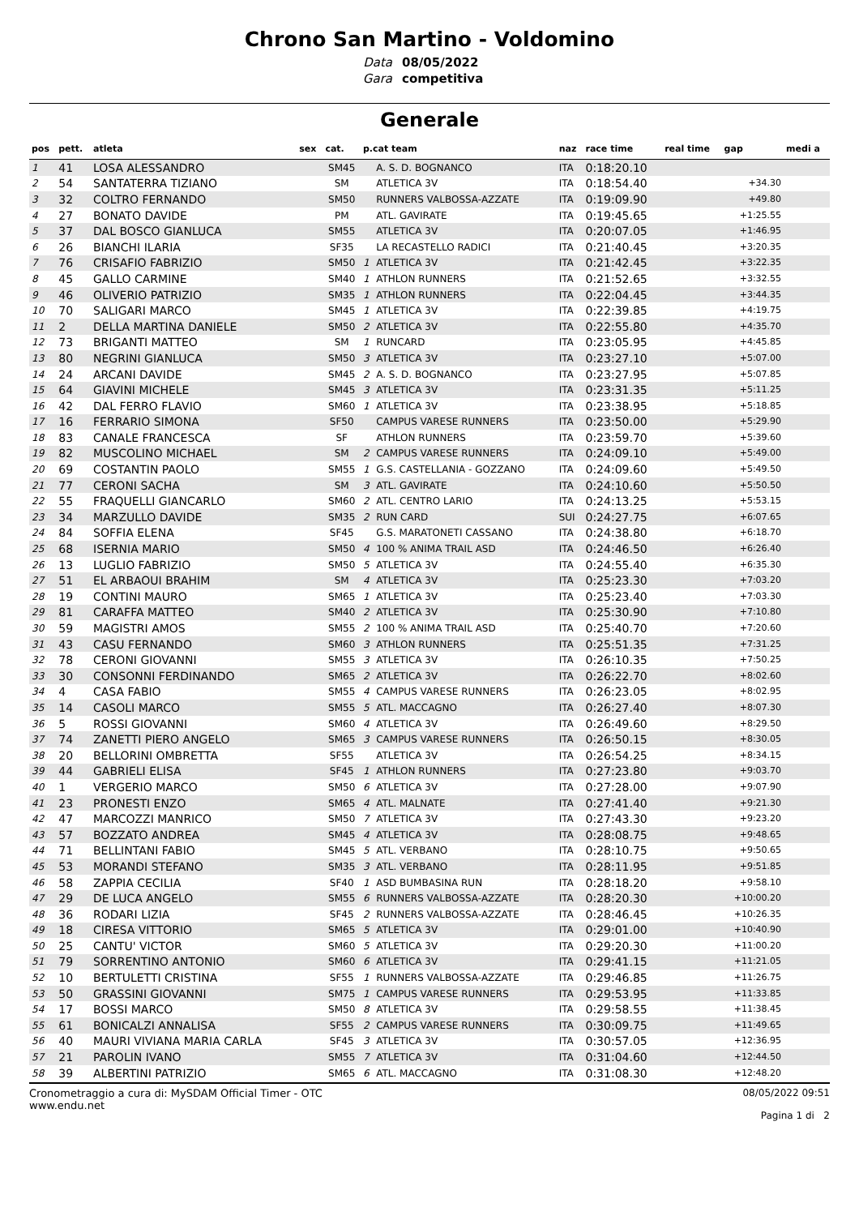Chrono San Martino - Voldomino
Data 08/05/2022 Gara competitiva
Generale
| pos | pett. | atleta | sex | cat. | p.cat team | | naz | race time | real time | gap | medi a |
| --- | --- | --- | --- | --- | --- | --- | --- | --- | --- | --- | --- |
| 1 | 41 | LOSA ALESSANDRO | | SM45 | | A. S. D. BOGNANCO | ITA | 0:18:20.10 | | | |
| 2 | 54 | SANTATERRA TIZIANO | | SM | | ATLETICA 3V | ITA | 0:18:54.40 | | +34.30 | |
| 3 | 32 | COLTRO FERNANDO | | SM50 | | RUNNERS VALBOSSA-AZZATE | ITA | 0:19:09.90 | | +49.80 | |
| 4 | 27 | BONATO DAVIDE | | PM | | ATL. GAVIRATE | ITA | 0:19:45.65 | | +1:25.55 | |
| 5 | 37 | DAL BOSCO GIANLUCA | | SM55 | | ATLETICA 3V | ITA | 0:20:07.05 | | +1:46.95 | |
| 6 | 26 | BIANCHI ILARIA | | SF35 | | LA RECASTELLO RADICI | ITA | 0:21:40.45 | | +3:20.35 | |
| 7 | 76 | CRISAFIO FABRIZIO | | SM50 | 1 | ATLETICA 3V | ITA | 0:21:42.45 | | +3:22.35 | |
| 8 | 45 | GALLO CARMINE | | SM40 | 1 | ATHLON RUNNERS | ITA | 0:21:52.65 | | +3:32.55 | |
| 9 | 46 | OLIVERIO PATRIZIO | | SM35 | 1 | ATHLON RUNNERS | ITA | 0:22:04.45 | | +3:44.35 | |
| 10 | 70 | SALIGARI MARCO | | SM45 | 1 | ATLETICA 3V | ITA | 0:22:39.85 | | +4:19.75 | |
| 11 | 2 | DELLA MARTINA DANIELE | | SM50 | 2 | ATLETICA 3V | ITA | 0:22:55.80 | | +4:35.70 | |
| 12 | 73 | BRIGANTI MATTEO | | SM | 1 | RUNCARD | ITA | 0:23:05.95 | | +4:45.85 | |
| 13 | 80 | NEGRINI GIANLUCA | | SM50 | 3 | ATLETICA 3V | ITA | 0:23:27.10 | | +5:07.00 | |
| 14 | 24 | ARCANI DAVIDE | | SM45 | 2 | A. S. D. BOGNANCO | ITA | 0:23:27.95 | | +5:07.85 | |
| 15 | 64 | GIAVINI MICHELE | | SM45 | 3 | ATLETICA 3V | ITA | 0:23:31.35 | | +5:11.25 | |
| 16 | 42 | DAL FERRO FLAVIO | | SM60 | 1 | ATLETICA 3V | ITA | 0:23:38.95 | | +5:18.85 | |
| 17 | 16 | FERRARIO SIMONA | | SF50 | | CAMPUS VARESE RUNNERS | ITA | 0:23:50.00 | | +5:29.90 | |
| 18 | 83 | CANALE FRANCESCA | | SF | | ATHLON RUNNERS | ITA | 0:23:59.70 | | +5:39.60 | |
| 19 | 82 | MUSCOLINO MICHAEL | | SM | 2 | CAMPUS VARESE RUNNERS | ITA | 0:24:09.10 | | +5:49.00 | |
| 20 | 69 | COSTANTIN PAOLO | | SM55 | 1 | G.S. CASTELLANIA - GOZZANO | ITA | 0:24:09.60 | | +5:49.50 | |
| 21 | 77 | CERONI SACHA | | SM | 3 | ATL. GAVIRATE | ITA | 0:24:10.60 | | +5:50.50 | |
| 22 | 55 | FRAQUELLI GIANCARLO | | SM60 | 2 | ATL. CENTRO LARIO | ITA | 0:24:13.25 | | +5:53.15 | |
| 23 | 34 | MARZULLO DAVIDE | | SM35 | 2 | RUN CARD | SUI | 0:24:27.75 | | +6:07.65 | |
| 24 | 84 | SOFFIA ELENA | | SF45 | | G.S. MARATONETI CASSANO | ITA | 0:24:38.80 | | +6:18.70 | |
| 25 | 68 | ISERNIA MARIO | | SM50 | 4 | 100 % ANIMA TRAIL ASD | ITA | 0:24:46.50 | | +6:26.40 | |
| 26 | 13 | LUGLIO FABRIZIO | | SM50 | 5 | ATLETICA 3V | ITA | 0:24:55.40 | | +6:35.30 | |
| 27 | 51 | EL ARBAOUI BRAHIM | | SM | 4 | ATLETICA 3V | ITA | 0:25:23.30 | | +7:03.20 | |
| 28 | 19 | CONTINI MAURO | | SM65 | 1 | ATLETICA 3V | ITA | 0:25:23.40 | | +7:03.30 | |
| 29 | 81 | CARAFFA MATTEO | | SM40 | 2 | ATLETICA 3V | ITA | 0:25:30.90 | | +7:10.80 | |
| 30 | 59 | MAGISTRI AMOS | | SM55 | 2 | 100 % ANIMA TRAIL ASD | ITA | 0:25:40.70 | | +7:20.60 | |
| 31 | 43 | CASU FERNANDO | | SM60 | 3 | ATHLON RUNNERS | ITA | 0:25:51.35 | | +7:31.25 | |
| 32 | 78 | CERONI GIOVANNI | | SM55 | 3 | ATLETICA 3V | ITA | 0:26:10.35 | | +7:50.25 | |
| 33 | 30 | CONSONNI FERDINANDO | | SM65 | 2 | ATLETICA 3V | ITA | 0:26:22.70 | | +8:02.60 | |
| 34 | 4 | CASA FABIO | | SM55 | 4 | CAMPUS VARESE RUNNERS | ITA | 0:26:23.05 | | +8:02.95 | |
| 35 | 14 | CASOLI MARCO | | SM55 | 5 | ATL. MACCAGNO | ITA | 0:26:27.40 | | +8:07.30 | |
| 36 | 5 | ROSSI GIOVANNI | | SM60 | 4 | ATLETICA 3V | ITA | 0:26:49.60 | | +8:29.50 | |
| 37 | 74 | ZANETTI PIERO ANGELO | | SM65 | 3 | CAMPUS VARESE RUNNERS | ITA | 0:26:50.15 | | +8:30.05 | |
| 38 | 20 | BELLORINI OMBRETTA | | SF55 | | ATLETICA 3V | ITA | 0:26:54.25 | | +8:34.15 | |
| 39 | 44 | GABRIELI ELISA | | SF45 | 1 | ATHLON RUNNERS | ITA | 0:27:23.80 | | +9:03.70 | |
| 40 | 1 | VERGERIO MARCO | | SM50 | 6 | ATLETICA 3V | ITA | 0:27:28.00 | | +9:07.90 | |
| 41 | 23 | PRONESTI ENZO | | SM65 | 4 | ATL. MALNATE | ITA | 0:27:41.40 | | +9:21.30 | |
| 42 | 47 | MARCOZZI MANRICO | | SM50 | 7 | ATLETICA 3V | ITA | 0:27:43.30 | | +9:23.20 | |
| 43 | 57 | BOZZATO ANDREA | | SM45 | 4 | ATLETICA 3V | ITA | 0:28:08.75 | | +9:48.65 | |
| 44 | 71 | BELLINTANI FABIO | | SM45 | 5 | ATL. VERBANO | ITA | 0:28:10.75 | | +9:50.65 | |
| 45 | 53 | MORANDI STEFANO | | SM35 | 3 | ATL. VERBANO | ITA | 0:28:11.95 | | +9:51.85 | |
| 46 | 58 | ZAPPIA CECILIA | | SF40 | 1 | ASD BUMBASINA RUN | ITA | 0:28:18.20 | | +9:58.10 | |
| 47 | 29 | DE LUCA ANGELO | | SM55 | 6 | RUNNERS VALBOSSA-AZZATE | ITA | 0:28:20.30 | | +10:00.20 | |
| 48 | 36 | RODARI LIZIA | | SF45 | 2 | RUNNERS VALBOSSA-AZZATE | ITA | 0:28:46.45 | | +10:26.35 | |
| 49 | 18 | CIRESA VITTORIO | | SM65 | 5 | ATLETICA 3V | ITA | 0:29:01.00 | | +10:40.90 | |
| 50 | 25 | CANTU' VICTOR | | SM60 | 5 | ATLETICA 3V | ITA | 0:29:20.30 | | +11:00.20 | |
| 51 | 79 | SORRENTINO ANTONIO | | SM60 | 6 | ATLETICA 3V | ITA | 0:29:41.15 | | +11:21.05 | |
| 52 | 10 | BERTULETTI CRISTINA | | SF55 | 1 | RUNNERS VALBOSSA-AZZATE | ITA | 0:29:46.85 | | +11:26.75 | |
| 53 | 50 | GRASSINI GIOVANNI | | SM75 | 1 | CAMPUS VARESE RUNNERS | ITA | 0:29:53.95 | | +11:33.85 | |
| 54 | 17 | BOSSI MARCO | | SM50 | 8 | ATLETICA 3V | ITA | 0:29:58.55 | | +11:38.45 | |
| 55 | 61 | BONICALZI ANNALISA | | SF55 | 2 | CAMPUS VARESE RUNNERS | ITA | 0:30:09.75 | | +11:49.65 | |
| 56 | 40 | MAURI VIVIANA MARIA CARLA | | SF45 | 3 | ATLETICA 3V | ITA | 0:30:57.05 | | +12:36.95 | |
| 57 | 21 | PAROLIN IVANO | | SM55 | 7 | ATLETICA 3V | ITA | 0:31:04.60 | | +12:44.50 | |
| 58 | 39 | ALBERTINI PATRIZIO | | SM65 | 6 | ATL. MACCAGNO | ITA | 0:31:08.30 | | +12:48.20 | |
Cronometraggio a cura di: MySDAM Official Timer - OTC
www.endu.net
08/05/2022 09:51
Pagina 1 di 2